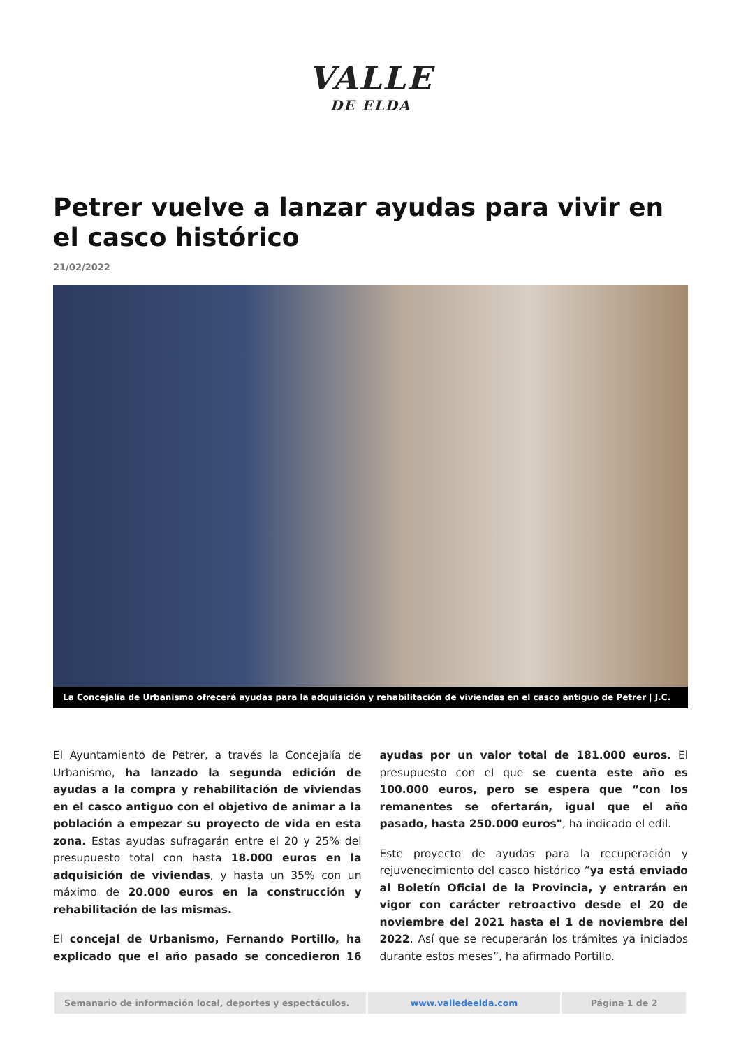VALLE
DE ELDA
Petrer vuelve a lanzar ayudas para vivir en el casco histórico
21/02/2022
La Concejalía de Urbanismo ofrecerá ayudas para la adquisición y rehabilitación de viviendas en el casco antiguo de Petrer | J.C.
El Ayuntamiento de Petrer, a través la Concejalía de Urbanismo, ha lanzado la segunda edición de ayudas a la compra y rehabilitación de viviendas en el casco antiguo con el objetivo de animar a la población a empezar su proyecto de vida en esta zona. Estas ayudas sufragarán entre el 20 y 25% del presupuesto total con hasta 18.000 euros en la adquisición de viviendas, y hasta un 35% con un máximo de 20.000 euros en la construcción y rehabilitación de las mismas.
El concejal de Urbanismo, Fernando Portillo, ha explicado que el año pasado se concedieron 16 ayudas por un valor total de 181.000 euros. El presupuesto con el que se cuenta este año es 100.000 euros, pero se espera que “con los remanentes se ofertarán, igual que el año pasado, hasta 250.000 euros", ha indicado el edil.
Este proyecto de ayudas para la recuperación y rejuvenecimiento del casco histórico “ya está enviado al Boletín Oficial de la Provincia, y entrarán en vigor con carácter retroactivo desde el 20 de noviembre del 2021 hasta el 1 de noviembre del 2022. Así que se recuperarán los trámites ya iniciados durante estos meses”, ha afirmado Portillo.
Semanario de información local, deportes y espectáculos.
www.valledeelda.com Página 1 de 2